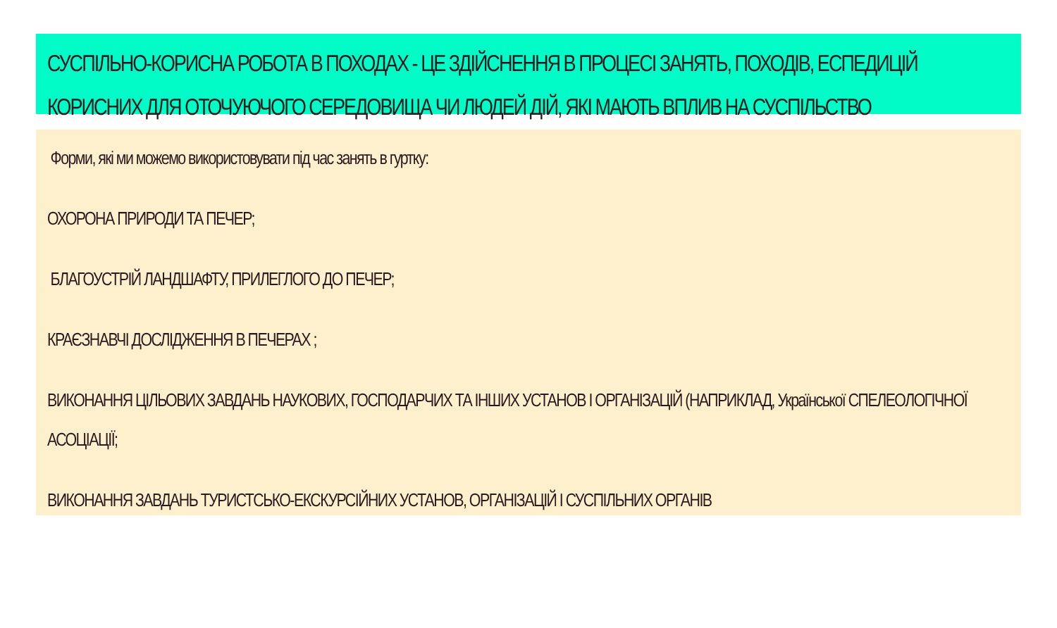СУСПІЛЬНО-КОРИСНА РОБОТА В ПОХОДАХ - ЦЕ ЗДІЙСНЕННЯ В ПРОЦЕСІ ЗАНЯТЬ, ПОХОДІВ, ЕСПЕДИЦІЙ КОРИСНИХ ДЛЯ ОТОЧУЮЧОГО СЕРЕДОВИЩА ЧИ ЛЮДЕЙ ДІЙ, ЯКІ МАЮТЬ ВПЛИВ НА СУСПІЛЬСТВО
Форми, які ми можемо використовувати під час занять в гуртку:
ОХОРОНА ПРИРОДИ ТА ПЕЧЕР;
БЛАГОУСТРІЙ ЛАНДШАФТУ, ПРИЛЕГЛОГО ДО ПЕЧЕР;
КРАЄЗНАВЧІ ДОСЛІДЖЕННЯ В ПЕЧЕРАХ ;
ВИКОНАННЯ ЦІЛЬОВИХ ЗАВДАНЬ НАУКОВИХ, ГОСПОДАРЧИХ ТА ІНШИХ УСТАНОВ І ОРГАНІЗАЦІЙ (НАПРИКЛАД, Української СПЕЛЕОЛОГІЧНОЇ АСОЦІАЦІЇ;
ВИКОНАННЯ ЗАВДАНЬ ТУРИСТСЬКО-ЕКСКУРСІЙНИХ УСТАНОВ, ОРГАНІЗАЦІЙ І СУСПІЛЬНИХ ОРГАНІВ